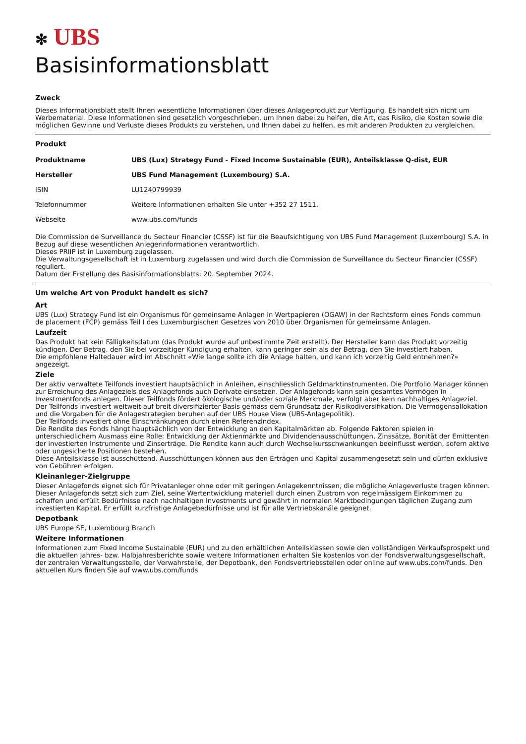✻ UBS
Basisinformationsblatt
Zweck
Dieses Informationsblatt stellt Ihnen wesentliche Informationen über dieses Anlageprodukt zur Verfügung. Es handelt sich nicht um Werbematerial. Diese Informationen sind gesetzlich vorgeschrieben, um Ihnen dabei zu helfen, die Art, das Risiko, die Kosten sowie die möglichen Gewinne und Verluste dieses Produkts zu verstehen, und Ihnen dabei zu helfen, es mit anderen Produkten zu vergleichen.
Produkt
| Produktname | UBS (Lux) Strategy Fund - Fixed Income Sustainable (EUR), Anteilsklasse Q-dist, EUR |
| Hersteller | UBS Fund Management (Luxembourg) S.A. |
| ISIN | LU1240799939 |
| Telefonnummer | Weitere Informationen erhalten Sie unter +352 27 1511. |
| Webseite | www.ubs.com/funds |
Die Commission de Surveillance du Secteur Financier (CSSF) ist für die Beaufsichtigung von UBS Fund Management (Luxembourg) S.A. in Bezug auf diese wesentlichen Anlegerinformationen verantwortlich.
Dieses PRIIP ist in Luxemburg zugelassen.
Die Verwaltungsgesellschaft ist in Luxemburg zugelassen und wird durch die Commission de Surveillance du Secteur Financier (CSSF) reguliert.
Datum der Erstellung des Basisinformationsblatts: 20. September 2024.
Um welche Art von Produkt handelt es sich?
Art
UBS (Lux) Strategy Fund ist ein Organismus für gemeinsame Anlagen in Wertpapieren (OGAW) in der Rechtsform eines Fonds commun de placement (FCP) gemäss Teil I des Luxemburgischen Gesetzes von 2010 über Organismen für gemeinsame Anlagen.
Laufzeit
Das Produkt hat kein Fälligkeitsdatum (das Produkt wurde auf unbestimmte Zeit erstellt). Der Hersteller kann das Produkt vorzeitig kündigen. Der Betrag, den Sie bei vorzeitiger Kündigung erhalten, kann geringer sein als der Betrag, den Sie investiert haben.
Die empfohlene Haltedauer wird im Abschnitt «Wie lange sollte ich die Anlage halten, und kann ich vorzeitig Geld entnehmen?» angezeigt.
Ziele
Der aktiv verwaltete Teilfonds investiert hauptsächlich in Anleihen, einschliesslich Geldmarktinstrumenten. Die Portfolio Manager können zur Erreichung des Anlageziels des Anlagefonds auch Derivate einsetzen. Der Anlagefonds kann sein gesamtes Vermögen in Investmentfonds anlegen. Dieser Teilfonds fördert ökologische und/oder soziale Merkmale, verfolgt aber kein nachhaltiges Anlageziel.
Der Teilfonds investiert weltweit auf breit diversifizierter Basis gemäss dem Grundsatz der Risikodiversifikation. Die Vermögensallokation und die Vorgaben für die Anlagestrategien beruhen auf der UBS House View (UBS-Anlagepolitik).
Der Teilfonds investiert ohne Einschränkungen durch einen Referenzindex.
Die Rendite des Fonds hängt hauptsächlich von der Entwicklung an den Kapitalmärkten ab. Folgende Faktoren spielen in unterschiedlichem Ausmass eine Rolle: Entwicklung der Aktienmärkte und Dividendenausschüttungen, Zinssätze, Bonität der Emittenten der investierten Instrumente und Zinserträge. Die Rendite kann auch durch Wechselkursschwankungen beeinflusst werden, sofern aktive oder ungesicherte Positionen bestehen.
Diese Anteilsklasse ist ausschüttend. Ausschüttungen können aus den Erträgen und Kapital zusammengesetzt sein und dürfen exklusive von Gebühren erfolgen.
Kleinanleger-Zielgruppe
Dieser Anlagefonds eignet sich für Privatanleger ohne oder mit geringen Anlagekenntnissen, die mögliche Anlageverluste tragen können. Dieser Anlagefonds setzt sich zum Ziel, seine Wertentwicklung materiell durch einen Zustrom von regelmässigem Einkommen zu schaffen und erfüllt Bedürfnisse nach nachhaltigen Investments und gewährt in normalen Marktbedingungen täglichen Zugang zum investierten Kapital. Er erfüllt kurzfristige Anlagebedürfnisse und ist für alle Vertriebskanäle geeignet.
Depotbank
UBS Europe SE, Luxembourg Branch
Weitere Informationen
Informationen zum Fixed Income Sustainable (EUR) und zu den erhältlichen Anteilsklassen sowie den vollständigen Verkaufsprospekt und die aktuellen Jahres- bzw. Halbjahresberichte sowie weitere Informationen erhalten Sie kostenlos von der Fondsverwaltungsgesellschaft, der zentralen Verwaltungsstelle, der Verwahrstelle, der Depotbank, den Fondsvertriebsstellen oder online auf www.ubs.com/funds. Den aktuellen Kurs finden Sie auf www.ubs.com/funds